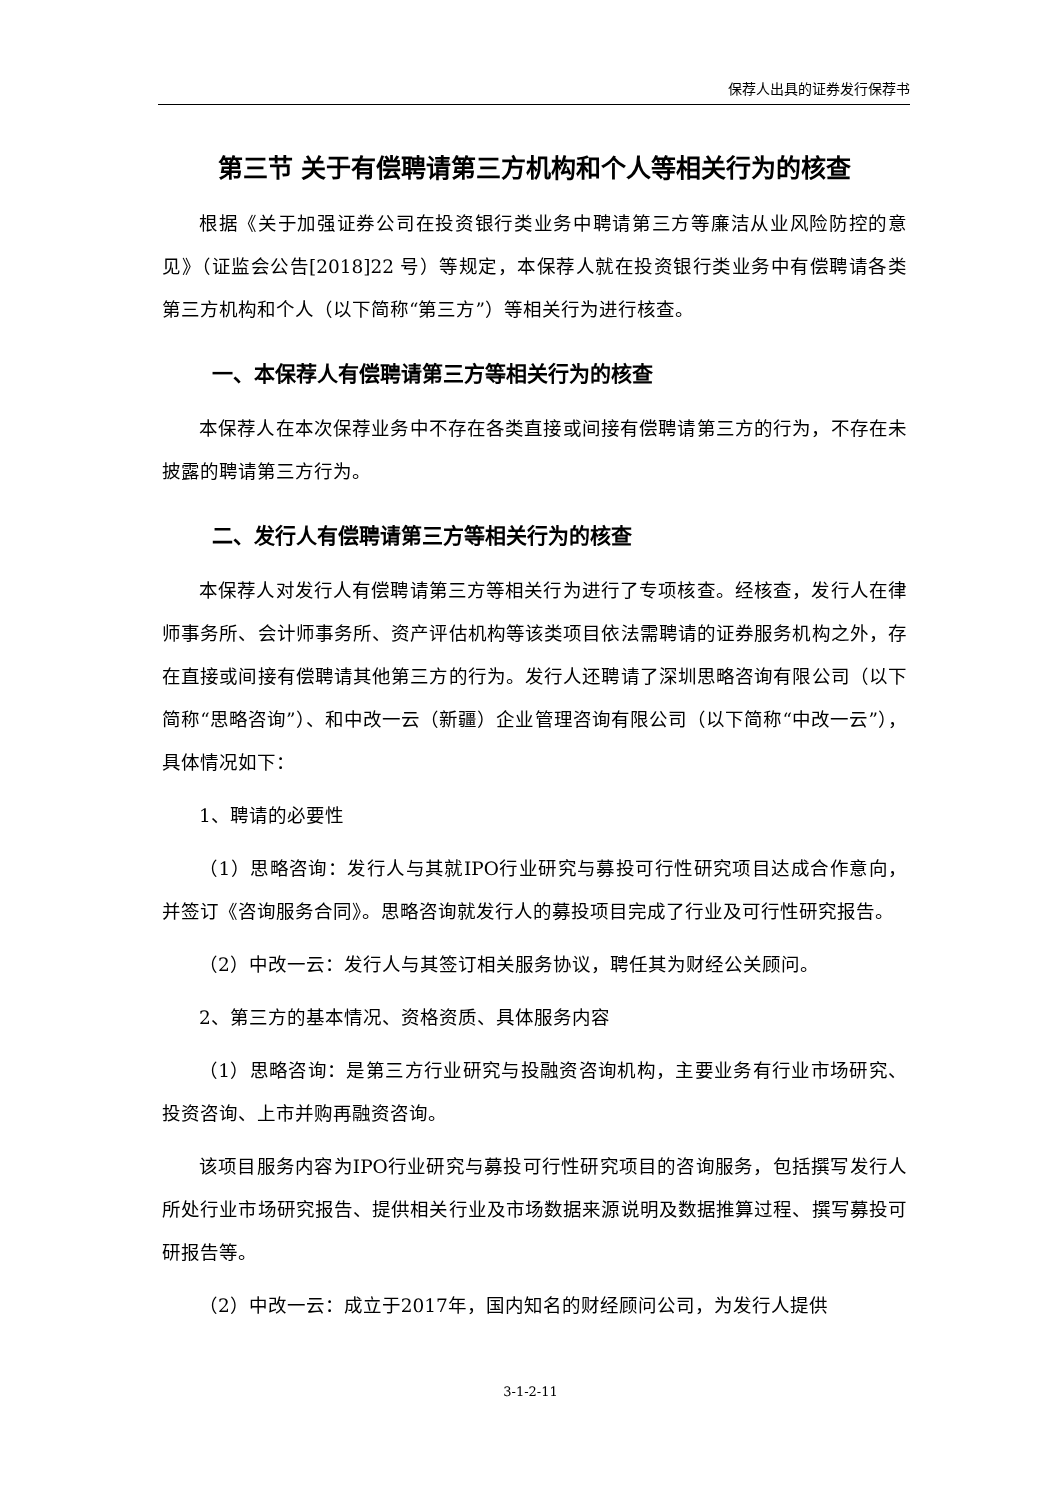保荐人出具的证券发行保荐书
第三节 关于有偿聘请第三方机构和个人等相关行为的核查
根据《关于加强证券公司在投资银行类业务中聘请第三方等廉洁从业风险防控的意见》（证监会公告[2018]22 号）等规定，本保荐人就在投资银行类业务中有偿聘请各类第三方机构和个人（以下简称“第三方”）等相关行为进行核查。
一、本保荐人有偿聘请第三方等相关行为的核查
本保荐人在本次保荐业务中不存在各类直接或间接有偿聘请第三方的行为，不存在未披露的聘请第三方行为。
二、发行人有偿聘请第三方等相关行为的核查
本保荐人对发行人有偿聘请第三方等相关行为进行了专项核查。经核查，发行人在律师事务所、会计师事务所、资产评估机构等该类项目依法需聘请的证券服务机构之外，存在直接或间接有偿聘请其他第三方的行为。发行人还聘请了深圳思略咨询有限公司（以下简称“思略咨询”）、和中改一云（新疆）企业管理咨询有限公司（以下简称“中改一云”），具体情况如下：
1、聘请的必要性
（1）思略咨询：发行人与其就IPO行业研究与募投可行性研究项目达成合作意向，并签订《咨询服务合同》。思略咨询就发行人的募投项目完成了行业及可行性研究报告。
（2）中改一云：发行人与其签订相关服务协议，聘任其为财经公关顾问。
2、第三方的基本情况、资格资质、具体服务内容
（1）思略咨询：是第三方行业研究与投融资咨询机构，主要业务有行业市场研究、投资咨询、上市并购再融资咨询。
该项目服务内容为IPO行业研究与募投可行性研究项目的咨询服务，包括撰写发行人所处行业市场研究报告、提供相关行业及市场数据来源说明及数据推算过程、撰写募投可研报告等。
（2）中改一云：成立于2017年，国内知名的财经顾问公司，为发行人提供
3-1-2-11